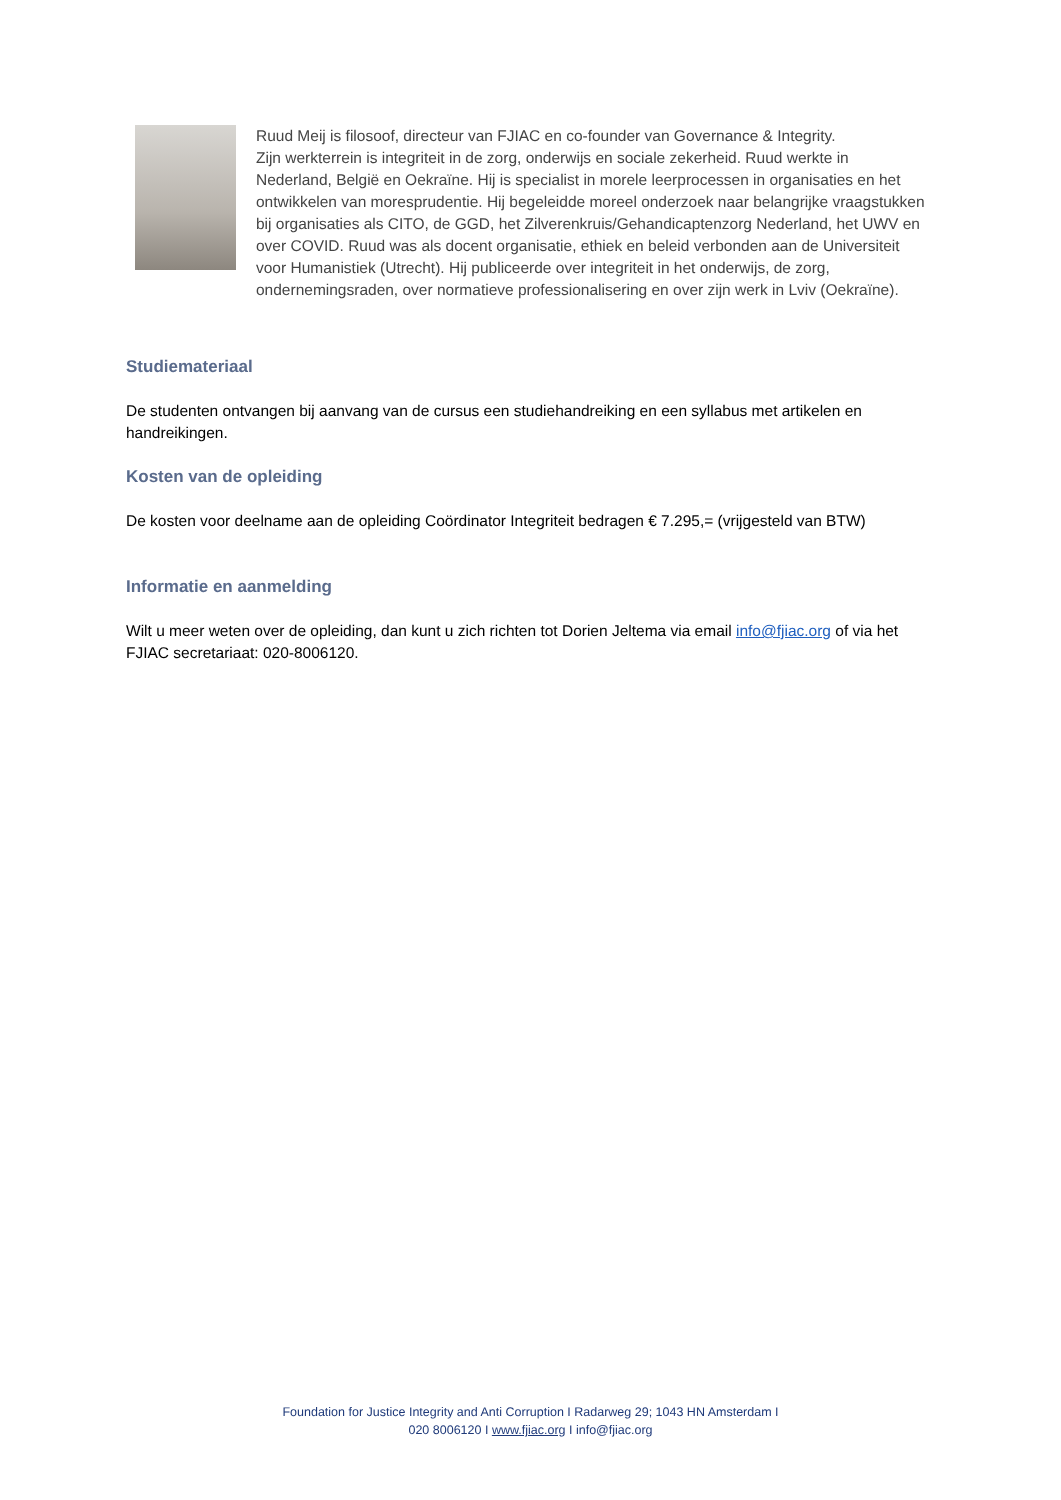Ruud Meij is filosoof, directeur van FJIAC en co-founder van Governance & Integrity.
Zijn werkterrein is integriteit in de zorg, onderwijs en sociale zekerheid. Ruud werkte in Nederland, België en Oekraïne. Hij is specialist in morele leerprocessen in organisaties en het ontwikkelen van moresprudentie. Hij begeleidde moreel onderzoek naar belangrijke vraagstukken bij organisaties als CITO, de GGD, het Zilverenkruis/Gehandicaptenzorg Nederland, het UWV en over COVID. Ruud was als docent organisatie, ethiek en beleid verbonden aan de Universiteit voor Humanistiek (Utrecht). Hij publiceerde over integriteit in het onderwijs, de zorg, ondernemingsraden, over normatieve professionalisering en over zijn werk in Lviv (Oekraïne).
Studiemateriaal
De studenten ontvangen bij aanvang van de cursus een studiehandreiking en een syllabus met artikelen en handreikingen.
Kosten van de opleiding
De kosten voor deelname aan de opleiding Coördinator Integriteit bedragen € 7.295,= (vrijgesteld van BTW)
Informatie en aanmelding
Wilt u meer weten over de opleiding, dan kunt u zich richten tot Dorien Jeltema via email info@fjiac.org of via het FJIAC secretariaat: 020-8006120.
Foundation for Justice Integrity and Anti Corruption I Radarweg 29; 1043 HN Amsterdam I
020 8006120 I www.fjiac.org I info@fjiac.org